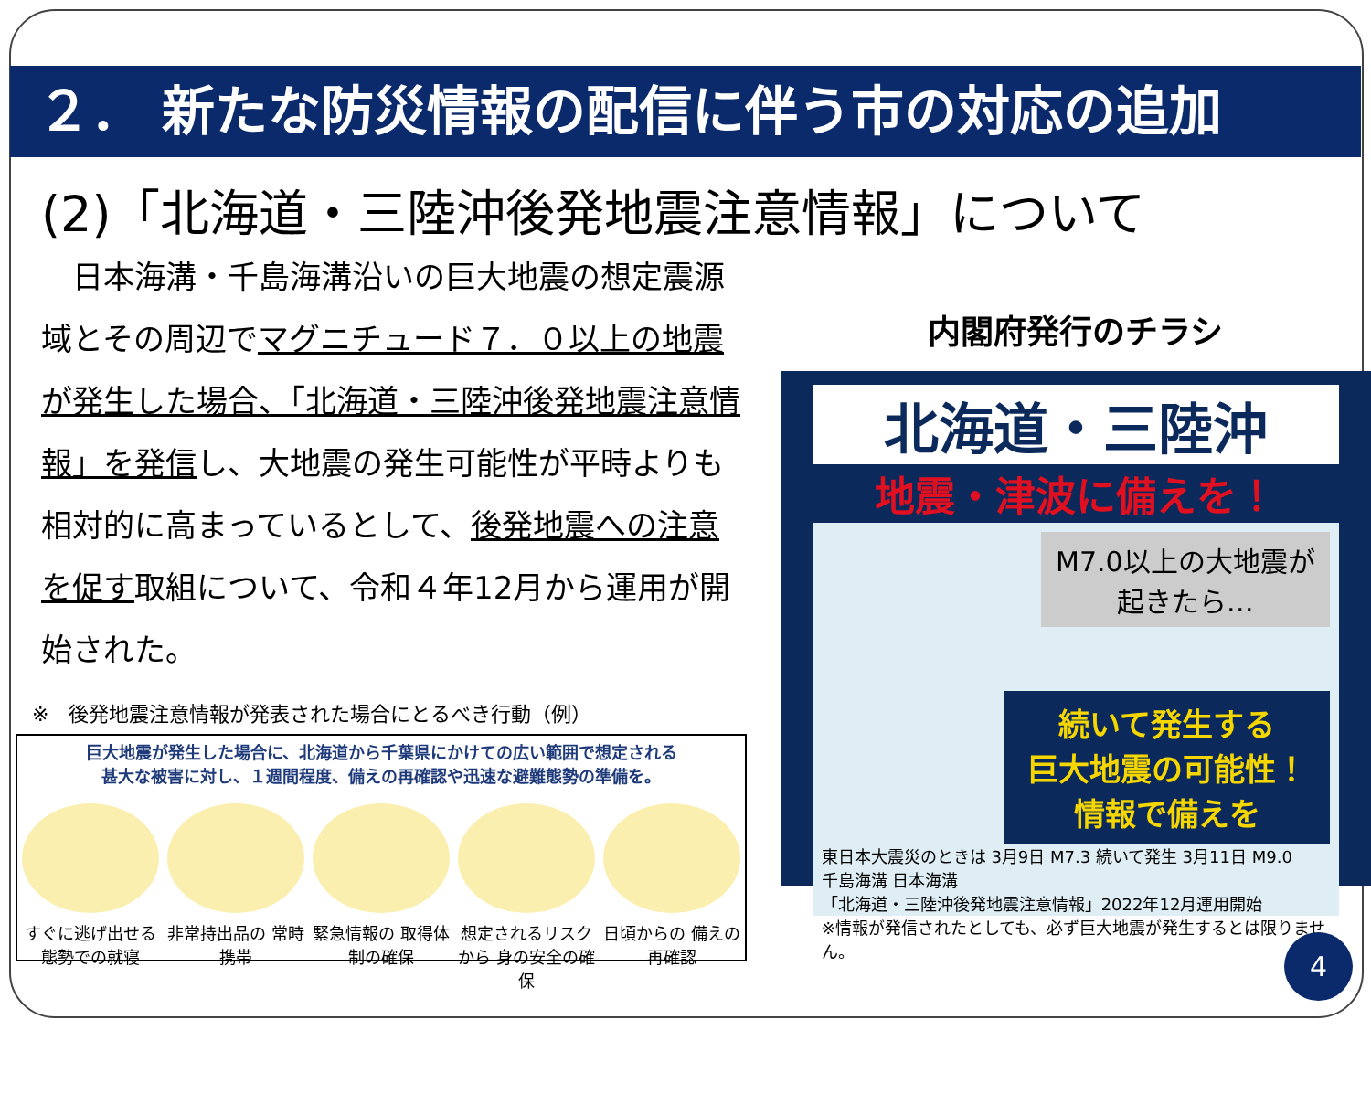２． 新たな防災情報の配信に伴う市の対応の追加
(2)「北海道・三陸沖後発地震注意情報」について
　日本海溝・千島海溝沿いの巨大地震の想定震源域とその周辺でマグニチュード７．０以上の地震が発生した場合、「北海道・三陸沖後発地震注意情報」を発信し、大地震の発生可能性が平時よりも相対的に高まっているとして、後発地震への注意を促す取組について、令和４年12月から運用が開始された。
※　後発地震注意情報が発表された場合にとるべき行動（例）
巨大地震が発生した場合に、北海道から千葉県にかけての広い範囲で想定される
甚大な被害に対し、１週間程度、備えの再確認や迅速な避難態勢の準備を。
すぐに逃げ出せる 態勢での就寝
非常持出品の 常時携帯
緊急情報の 取得体制の確保
想定されるリスクから 身の安全の確保
日頃からの 備えの再確認
内閣府発行のチラシ
北海道・三陸沖
地震・津波に備えを！
M7.0以上の大地震が 起きたら…
続いて発生する
巨大地震の可能性！
情報で備えを
東日本大震災のときは 3月9日 M7.3 続いて発生 3月11日 M9.0
千島海溝 日本海溝
「北海道・三陸沖後発地震注意情報」2022年12月運用開始
※情報が発信されたとしても、必ず巨大地震が発生するとは限りません。
4